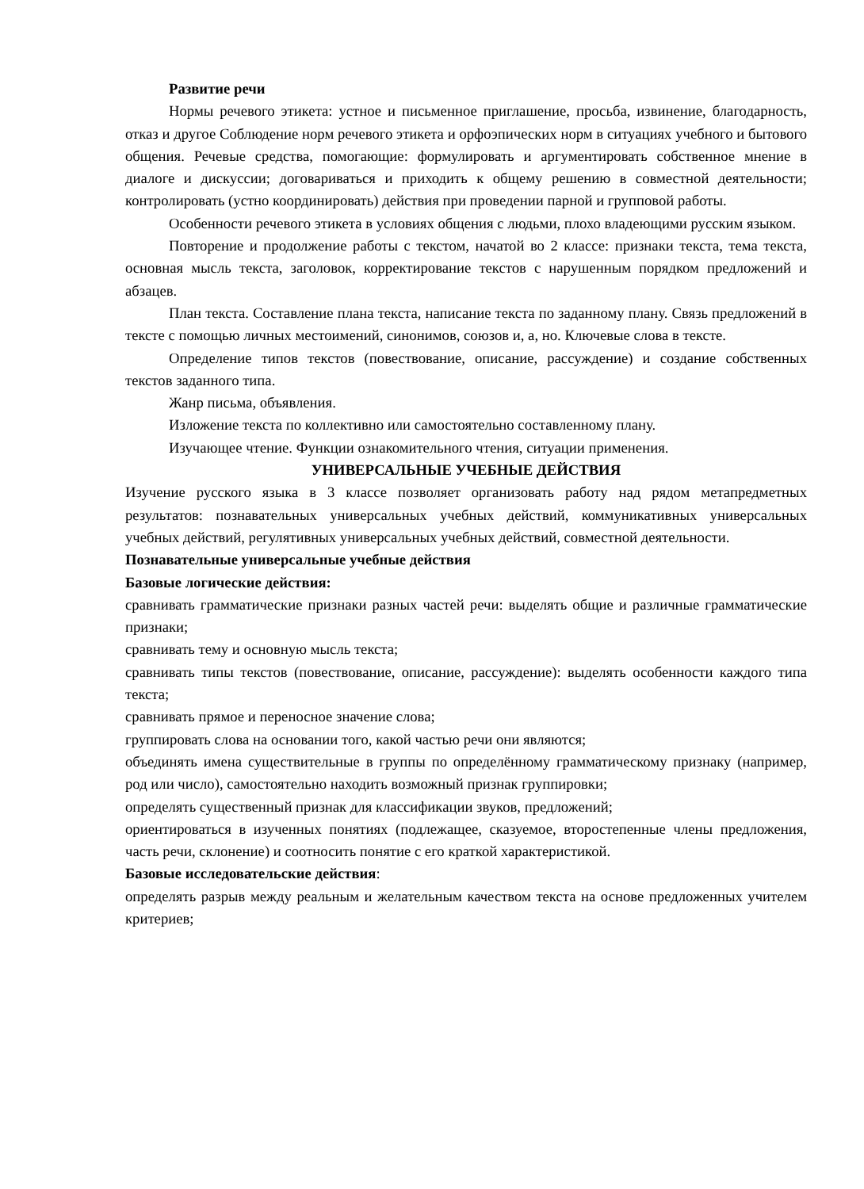Развитие речи
Нормы речевого этикета: устное и письменное приглашение, просьба, извинение, благодарность, отказ и другое Соблюдение норм речевого этикета и орфоэпических норм в ситуациях учебного и бытового общения. Речевые средства, помогающие: формулировать и аргументировать собственное мнение в диалоге и дискуссии; договариваться и приходить к общему решению в совместной деятельности; контролировать (устно координировать) действия при проведении парной и групповой работы.
Особенности речевого этикета в условиях общения с людьми, плохо владеющими русским языком.
Повторение и продолжение работы с текстом, начатой во 2 классе: признаки текста, тема текста, основная мысль текста, заголовок, корректирование текстов с нарушенным порядком предложений и абзацев.
План текста. Составление плана текста, написание текста по заданному плану. Связь предложений в тексте с помощью личных местоимений, синонимов, союзов и, а, но. Ключевые слова в тексте.
Определение типов текстов (повествование, описание, рассуждение) и создание собственных текстов заданного типа.
Жанр письма, объявления.
Изложение текста по коллективно или самостоятельно составленному плану.
Изучающее чтение. Функции ознакомительного чтения, ситуации применения.
УНИВЕРСАЛЬНЫЕ УЧЕБНЫЕ ДЕЙСТВИЯ
Изучение русского языка в 3 классе позволяет организовать работу над рядом метапредметных результатов: познавательных универсальных учебных действий, коммуникативных универсальных учебных действий, регулятивных универсальных учебных действий, совместной деятельности.
Познавательные универсальные учебные действия
Базовые логические действия:
сравнивать грамматические признаки разных частей речи: выделять общие и различные грамматические признаки;
сравнивать тему и основную мысль текста;
сравнивать типы текстов (повествование, описание, рассуждение): выделять особенности каждого типа текста;
сравнивать прямое и переносное значение слова;
группировать слова на основании того, какой частью речи они являются;
объединять имена существительные в группы по определённому грамматическому признаку (например, род или число), самостоятельно находить возможный признак группировки;
определять существенный признак для классификации звуков, предложений;
ориентироваться в изученных понятиях (подлежащее, сказуемое, второстепенные члены предложения, часть речи, склонение) и соотносить понятие с его краткой характеристикой.
Базовые исследовательские действия:
определять разрыв между реальным и желательным качеством текста на основе предложенных учителем критериев;